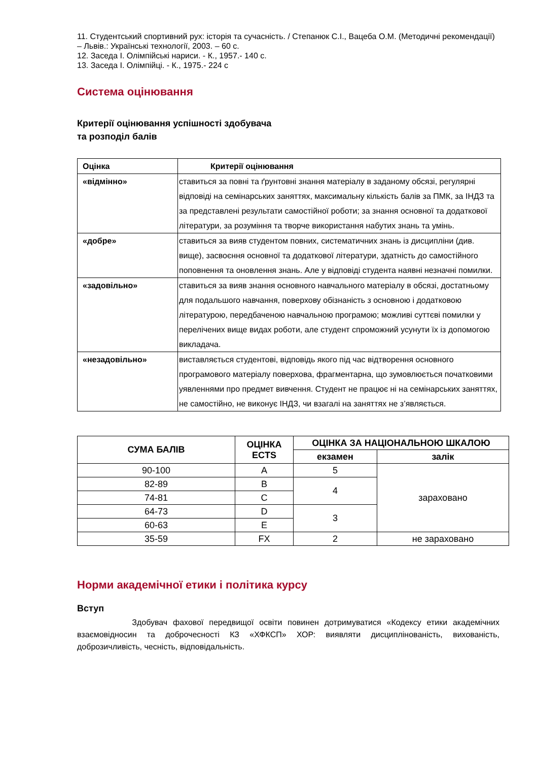11. Студентський спортивний рух: історія та сучасність. / Степанюк С.І., Вацеба О.М. (Методичні рекомендації) – Львів.: Українські технології, 2003. – 60 с.
12. Заседа І. Олімпійські нариси. - К., 1957.- 140 с.
13. Заседа І. Олімпійці. - К., 1975.- 224 с
Система оцінювання
Критерії оцінювання успішності здобувача
та розподіл балів
| Оцінка | Критерії оцінювання |
| «відмінно» | ставиться за повні та ґрунтовні знання матеріалу в заданому обсязі, регулярні відповіді на семінарських заняттях, максимальну кількість балів за ПМК, за ІНДЗ та за представлені результати самостійної роботи; за знання основної та додаткової літератури, за розуміння та творче використання набутих знань та умінь. |
| «добре» | ставиться за вияв студентом повних, систематичних знань із дисципліни (див. вище), засвоєння основної та додаткової літератури, здатність до самостійного поповнення та оновлення знань. Але у відповіді студента наявні незначні помилки. |
| «задовільно» | ставиться за вияв знання основного навчального матеріалу в обсязі, достатньому для подальшого навчання, поверхову обізнаність з основною і додатковою літературою, передбаченою навчальною програмою; можливі суттєві помилки у перелічених вище видах роботи, але студент спроможний усунути їх із допомогою викладача. |
| «незадовільно» | виставляється студентові, відповідь якого під час відтворення основного програмового матеріалу поверхова, фрагментарна, що зумовлюється початковими уявленнями про предмет вивчення. Студент не працює ні на семінарських заняттях, не самостійно, не виконує ІНДЗ, чи взагалі на заняттях не з’являється. |
| СУМА БАЛІВ | ОЦІНКА ECTS | ОЦІНКА ЗА НАЦІОНАЛЬНОЮ ШКАЛОЮ | |
| --- | --- | --- | --- |
| | | екзамен | залік |
| 90-100 | A | 5 | зараховано |
| 82-89 | B | 4 | |
| 74-81 | C | | |
| 64-73 | D | 3 | |
| 60-63 | E | | |
| 35-59 | FX | 2 | не зараховано |
Норми академічної етики і політика курсу
Вступ
Здобувач фахової передвищої освіти повинен дотримуватися «Кодексу етики академічних взаємовідносин та доброчесності КЗ «ХФКСП» ХОР: виявляти дисциплінованість, вихованість, доброзичливість, чесність, відповідальність.